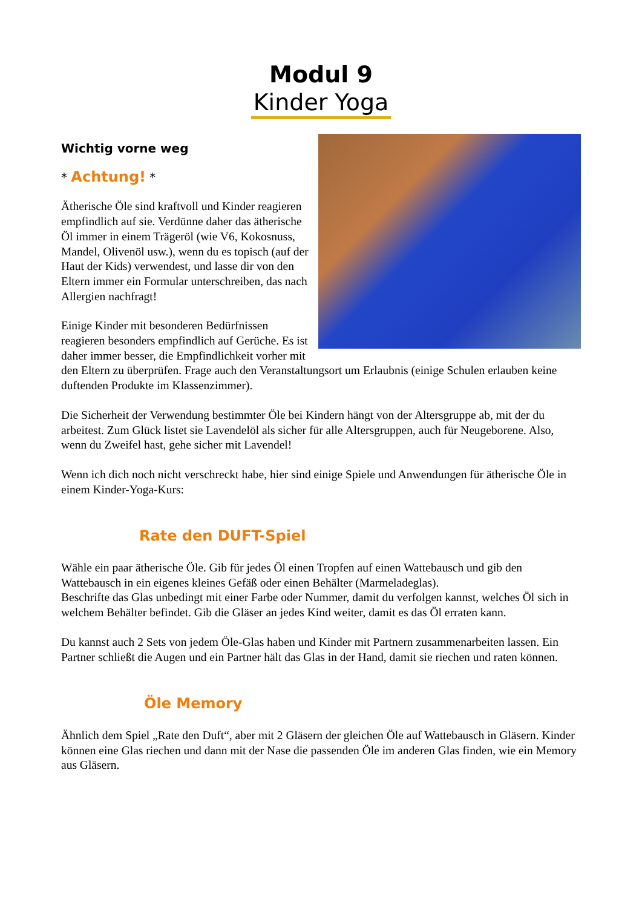Modul 9
Kinder Yoga
Wichtig vorne weg
* Achtung! *
Ätherische Öle sind kraftvoll und Kinder reagieren empfindlich auf sie. Verdünne daher das ätherische Öl immer in einem Trägeröl (wie V6, Kokosnuss, Mandel, Olivenöl usw.), wenn du es topisch (auf der Haut der Kids) verwendest, und lasse dir von den Eltern immer ein Formular unterschreiben, das nach Allergien nachfragt!
Einige Kinder mit besonderen Bedürfnissen reagieren besonders empfindlich auf Gerüche. Es ist daher immer besser, die Empfindlichkeit vorher mit den Eltern zu überprüfen. Frage auch den Veranstaltungsort um Erlaubnis (einige Schulen erlauben keine duftenden Produkte im Klassenzimmer).
Die Sicherheit der Verwendung bestimmter Öle bei Kindern hängt von der Altersgruppe ab, mit der du arbeitest. Zum Glück listet sie Lavendelöl als sicher für alle Altersgruppen, auch für Neugeborene. Also, wenn du Zweifel hast, gehe sicher mit Lavendel!
Wenn ich dich noch nicht verschreckt habe, hier sind einige Spiele und Anwendungen für ätherische Öle in einem Kinder-Yoga-Kurs:
Rate den DUFT-Spiel
Wähle ein paar ätherische Öle. Gib für jedes Öl einen Tropfen auf einen Wattebausch und gib den Wattebausch in ein eigenes kleines Gefäß oder einen Behälter (Marmeladeglas).
Beschrifte das Glas unbedingt mit einer Farbe oder Nummer, damit du verfolgen kannst, welches Öl sich in welchem Behälter befindet. Gib die Gläser an jedes Kind weiter, damit es das Öl erraten kann.
Du kannst auch 2 Sets von jedem Öle-Glas haben und Kinder mit Partnern zusammenarbeiten lassen. Ein Partner schließt die Augen und ein Partner hält das Glas in der Hand, damit sie riechen und raten können.
Öle Memory
Ähnlich dem Spiel „Rate den Duft“, aber mit 2 Gläsern der gleichen Öle auf Wattebausch in Gläsern. Kinder können eine Glas riechen und dann mit der Nase die passenden Öle im anderen Glas finden, wie ein Memory aus Gläsern.